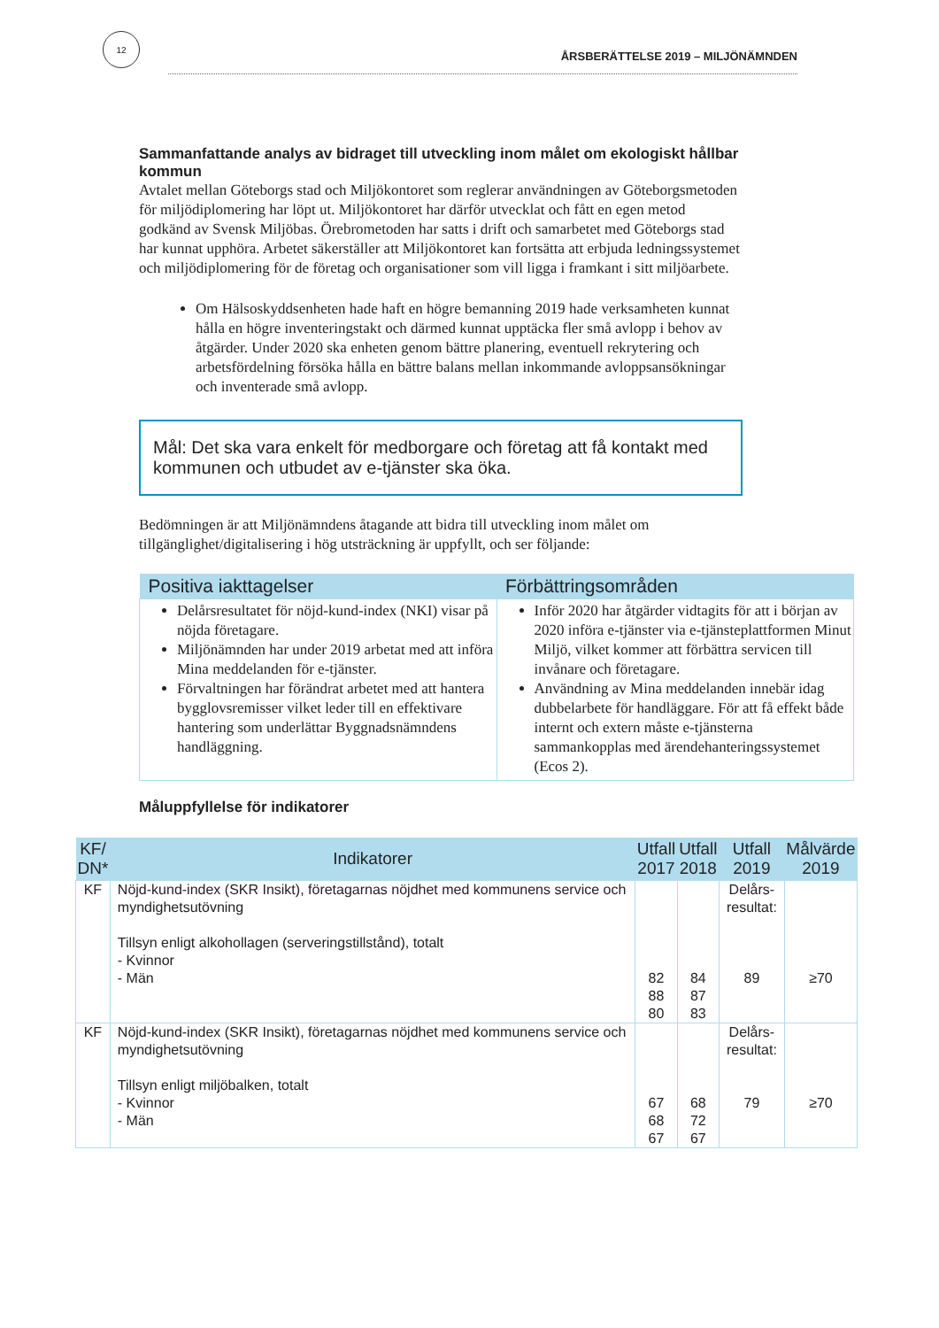12
ÅRSBERÄTTELSE 2019 – MILJÖNÄMNDEN
Sammanfattande analys av bidraget till utveckling inom målet om ekologiskt hållbar kommun
Avtalet mellan Göteborgs stad och Miljökontoret som reglerar användningen av Göteborgsmetoden för miljödiplomering har löpt ut. Miljökontoret har därför utvecklat och fått en egen metod godkänd av Svensk Miljöbas. Örebrometoden har satts i drift och samarbetet med Göteborgs stad har kunnat upphöra. Arbetet säkerställer att Miljökontoret kan fortsätta att erbjuda ledningssystemet och miljödiplomering för de företag och organisationer som vill ligga i framkant i sitt miljöarbete.
Om Hälsoskyddsenheten hade haft en högre bemanning 2019 hade verksamheten kunnat hålla en högre inventeringstakt och därmed kunnat upptäcka fler små avlopp i behov av åtgärder. Under 2020 ska enheten genom bättre planering, eventuell rekrytering och arbetsfördelning försöka hålla en bättre balans mellan inkommande avloppsansökningar och inventerade små avlopp.
Mål: Det ska vara enkelt för medborgare och företag att få kontakt med kommunen och utbudet av e-tjänster ska öka.
Bedömningen är att Miljönämndens åtagande att bidra till utveckling inom målet om tillgänglighet/digitalisering i hög utsträckning är uppfyllt, och ser följande:
| Positiva iakttagelser | Förbättringsområden |
| --- | --- |
| Delårsresultatet för nöjd-kund-index (NKI) visar på nöjda företagare. Miljönämnden har under 2019 arbetat med att införa Mina meddelanden för e-tjänster. Förvaltningen har förändrat arbetet med att hantera bygglovsremisser vilket leder till en effektivare hantering som underlättar Byggnadsnämndens handläggning. | Inför 2020 har åtgärder vidtagits för att i början av 2020 införa e-tjänster via e-tjänsteplattformen Minut Miljö, vilket kommer att förbättra servicen till invånare och företagare. Användning av Mina meddelanden innebär idag dubbelarbete för handläggare. För att få effekt både internt och extern måste e-tjänsterna sammankopplas med ärendehanteringssystemet (Ecos 2). |
Måluppfyllelse för indikatorer
| KF/ DN* | Indikatorer | Utfall 2017 | Utfall 2018 | Utfall 2019 | Målvärde 2019 |
| --- | --- | --- | --- | --- | --- |
| KF | Nöjd-kund-index (SKR Insikt), företagarnas nöjdhet med kommunens service och myndighetsutövning Tillsyn enligt alkohollagen (serveringstillstånd), totalt - Kvinnor - Män | 82 88 80 | 84 87 83 | Delårs- resultat: 89 | ≥70 |
| KF | Nöjd-kund-index (SKR Insikt), företagarnas nöjdhet med kommunens service och myndighetsutövning Tillsyn enligt miljöbalken, totalt - Kvinnor - Män | 67 68 67 | 68 72 67 | Delårs- resultat: 79 | ≥70 |